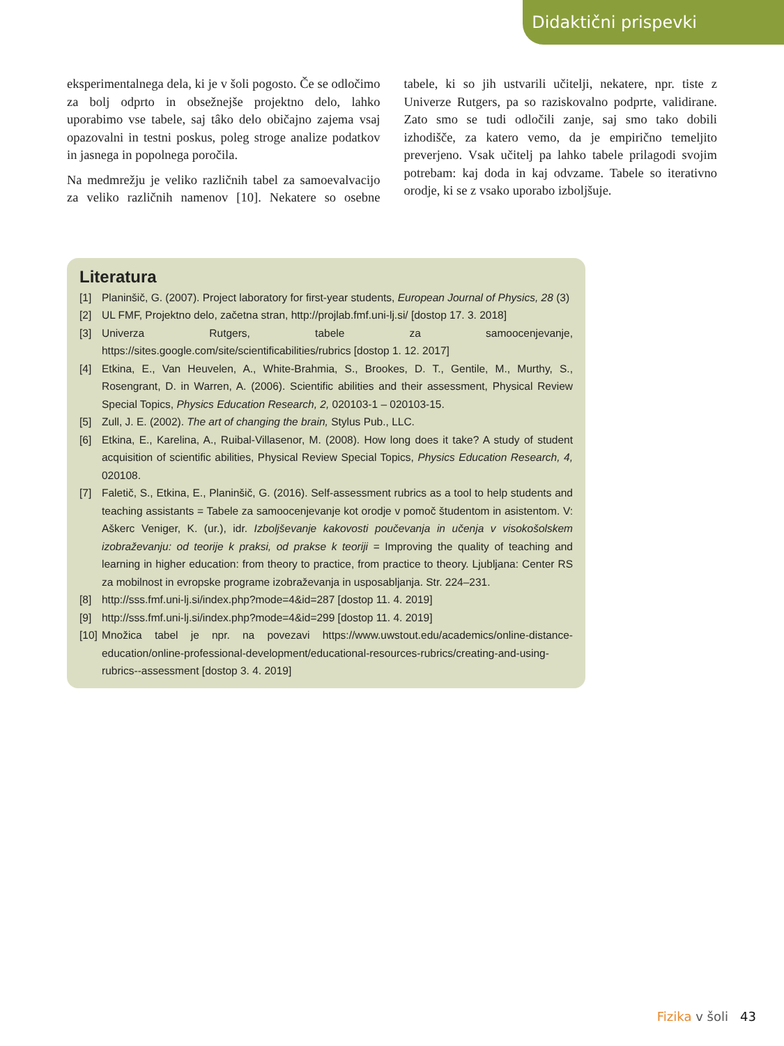Didaktični prispevki
eksperimentalnega dela, ki je v šoli pogosto. Če se odločimo za bolj odprto in obsežnejše projektno delo, lahko uporabimo vse tabele, saj tâko delo običajno zajema vsaj opazovalni in testni poskus, poleg stroge analize podatkov in jasnega in popolnega poročila.
Na medmrežju je veliko različnih tabel za samoevalvacijo za veliko različnih namenov [10]. Nekatere so osebne tabele, ki so jih ustvarili učitelji, nekatere, npr. tiste z Univerze Rutgers, pa so raziskovalno podprte, validirane. Zato smo se tudi odločili zanje, saj smo tako dobili izhodišče, za katero vemo, da je empirično temeljito preverjeno. Vsak učitelj pa lahko tabele prilagodi svojim potrebam: kaj doda in kaj odvzame. Tabele so iterativno orodje, ki se z vsako uporabo izboljšuje.
Literatura
[1] Planinšič, G. (2007). Project laboratory for first-year students, European Journal of Physics, 28 (3)
[2] UL FMF, Projektno delo, začetna stran, http://projlab.fmf.uni-lj.si/ [dostop 17. 3. 2018]
[3] Univerza Rutgers, tabele za samoocenjevanje, https://sites.google.com/site/scientificabilities/rubrics [dostop 1. 12. 2017]
[4] Etkina, E., Van Heuvelen, A., White-Brahmia, S., Brookes, D. T., Gentile, M., Murthy, S., Rosengrant, D. in Warren, A. (2006). Scientific abilities and their assessment, Physical Review Special Topics, Physics Education Research, 2, 020103-1 – 020103-15.
[5] Zull, J. E. (2002). The art of changing the brain, Stylus Pub., LLC.
[6] Etkina, E., Karelina, A., Ruibal-Villasenor, M. (2008). How long does it take? A study of student acquisition of scientific abilities, Physical Review Special Topics, Physics Education Research, 4, 020108.
[7] Faletič, S., Etkina, E., Planinšič, G. (2016). Self-assessment rubrics as a tool to help students and teaching assistants = Tabele za samoocenjevanje kot orodje v pomoč študentom in asistentom. V: Aškerc Veniger, K. (ur.), idr. Izboljševanje kakovosti poučevanja in učenja v visokošolskem izobraževanju: od teorije k praksi, od prakse k teoriji = Improving the quality of teaching and learning in higher education: from theory to practice, from practice to theory. Ljubljana: Center RS za mobilnost in evropske programe izobraževanja in usposabljanja. Str. 224–231.
[8] http://sss.fmf.uni-lj.si/index.php?mode=4&id=287 [dostop 11. 4. 2019]
[9] http://sss.fmf.uni-lj.si/index.php?mode=4&id=299 [dostop 11. 4. 2019]
[10] Množica tabel je npr. na povezavi https://www.uwstout.edu/academics/online-distance-education/online-professional-development/educational-resources-rubrics/creating-and-using-rubrics--assessment [dostop 3. 4. 2019]
Fizika v šoli 43